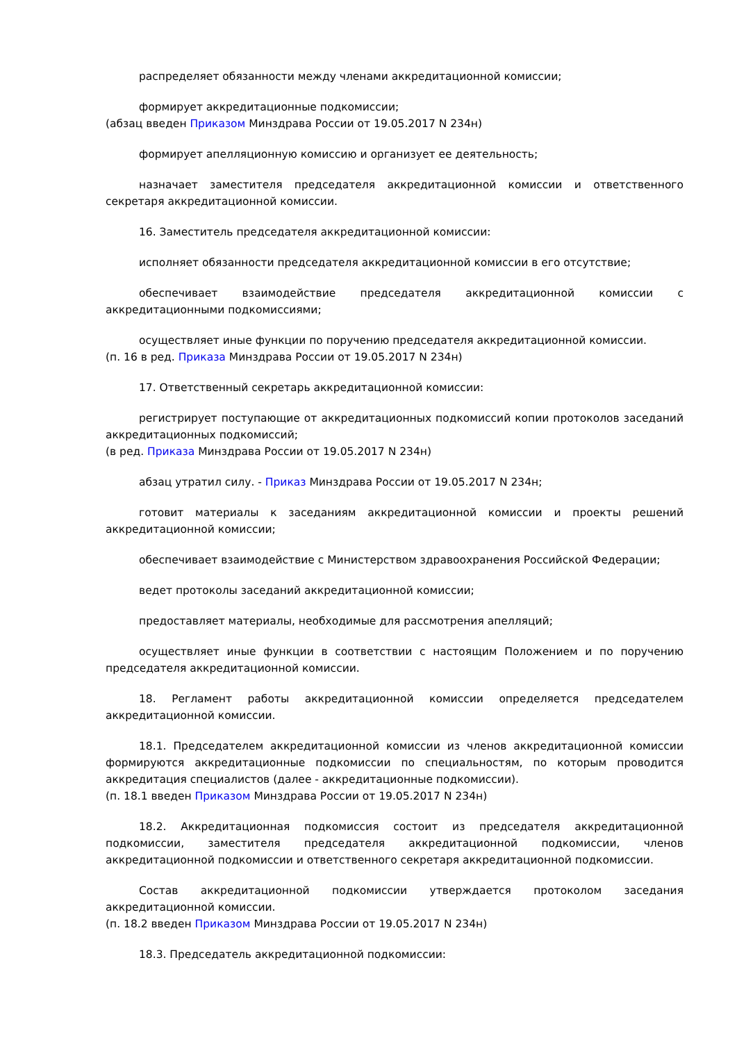распределяет обязанности между членами аккредитационной комиссии;
формирует аккредитационные подкомиссии;
(абзац введен Приказом Минздрава России от 19.05.2017 N 234н)
формирует апелляционную комиссию и организует ее деятельность;
назначает заместителя председателя аккредитационной комиссии и ответственного секретаря аккредитационной комиссии.
16. Заместитель председателя аккредитационной комиссии:
исполняет обязанности председателя аккредитационной комиссии в его отсутствие;
обеспечивает взаимодействие председателя аккредитационной комиссии с аккредитационными подкомиссиями;
осуществляет иные функции по поручению председателя аккредитационной комиссии.
(п. 16 в ред. Приказа Минздрава России от 19.05.2017 N 234н)
17. Ответственный секретарь аккредитационной комиссии:
регистрирует поступающие от аккредитационных подкомиссий копии протоколов заседаний аккредитационных подкомиссий;
(в ред. Приказа Минздрава России от 19.05.2017 N 234н)
абзац утратил силу. - Приказ Минздрава России от 19.05.2017 N 234н;
готовит материалы к заседаниям аккредитационной комиссии и проекты решений аккредитационной комиссии;
обеспечивает взаимодействие с Министерством здравоохранения Российской Федерации;
ведет протоколы заседаний аккредитационной комиссии;
предоставляет материалы, необходимые для рассмотрения апелляций;
осуществляет иные функции в соответствии с настоящим Положением и по поручению председателя аккредитационной комиссии.
18. Регламент работы аккредитационной комиссии определяется председателем аккредитационной комиссии.
18.1. Председателем аккредитационной комиссии из членов аккредитационной комиссии формируются аккредитационные подкомиссии по специальностям, по которым проводится аккредитация специалистов (далее - аккредитационные подкомиссии).
(п. 18.1 введен Приказом Минздрава России от 19.05.2017 N 234н)
18.2. Аккредитационная подкомиссия состоит из председателя аккредитационной подкомиссии, заместителя председателя аккредитационной подкомиссии, членов аккредитационной подкомиссии и ответственного секретаря аккредитационной подкомиссии.
Состав аккредитационной подкомиссии утверждается протоколом заседания аккредитационной комиссии.
(п. 18.2 введен Приказом Минздрава России от 19.05.2017 N 234н)
18.3. Председатель аккредитационной подкомиссии: